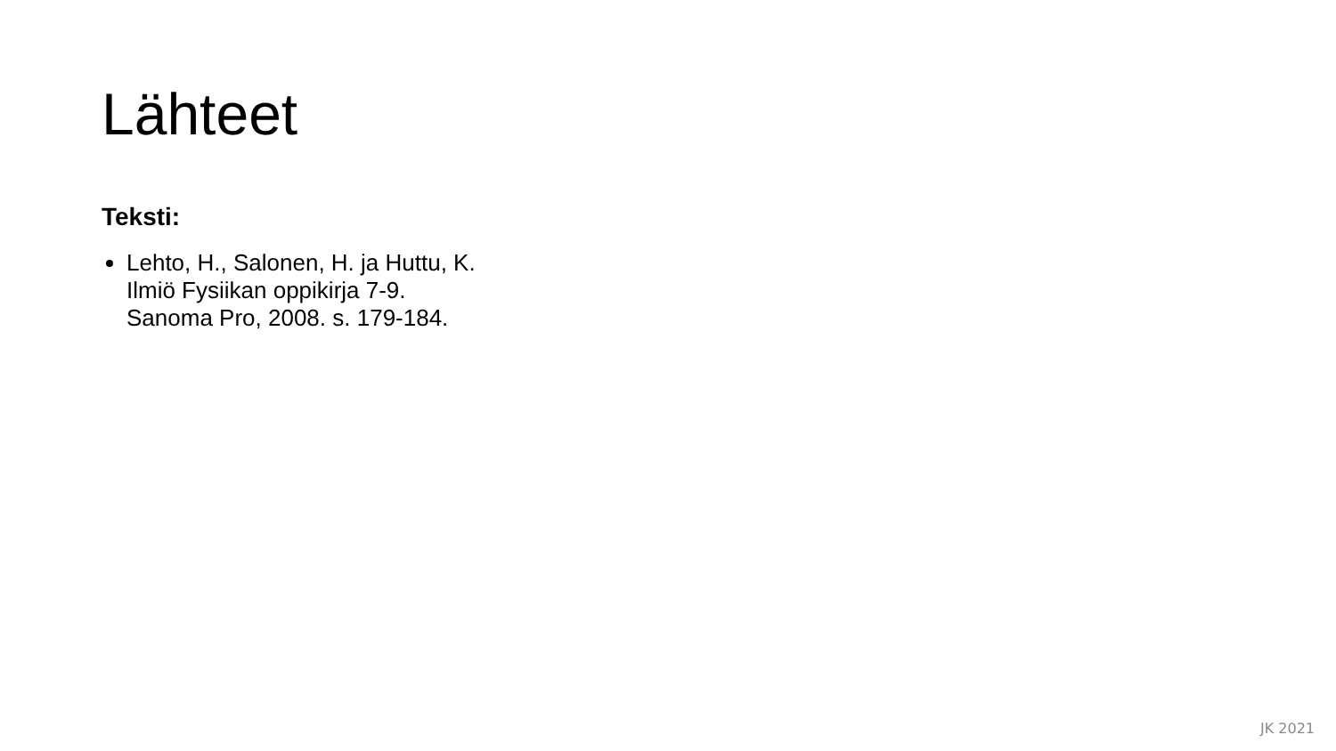Lähteet
Teksti:
Lehto, H., Salonen, H. ja Huttu, K.
Ilmiö Fysiikan oppikirja 7-9.
Sanoma Pro, 2008. s. 179-184.
JK 2021